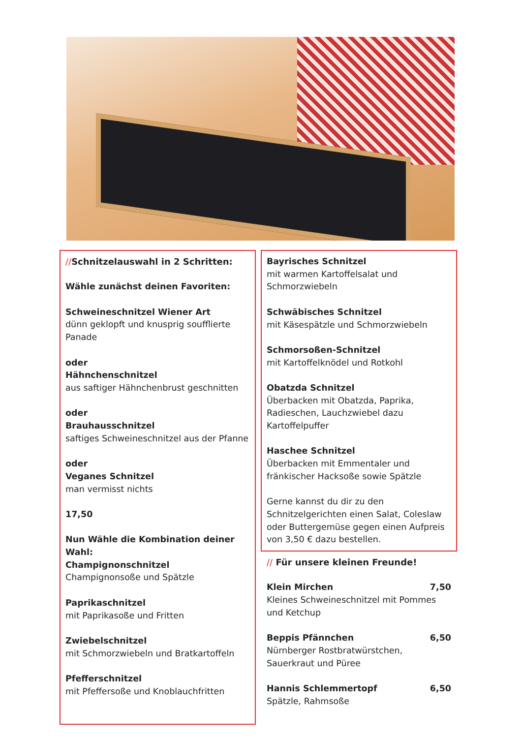//Schnitzelauswahl in 2 Schritten:
Wähle zunächst deinen Favoriten:
Schweineschnitzel Wiener Art
dünn geklopft und knusprig soufflierte Panade
oder
Hähnchenschnitzel
aus saftiger Hähnchenbrust geschnitten
oder
Brauhausschnitzel
saftiges Schweineschnitzel aus der Pfanne
oder
Veganes Schnitzel
man vermisst nichts
17,50
Nun Wähle die Kombination deiner Wahl:
Champignonschnitzel
Champignonsoße und Spätzle
Paprikaschnitzel
mit Paprikasoße und Fritten
Zwiebelschnitzel
mit Schmorzwiebeln und Bratkartoffeln
Pfefferschnitzel
mit Pfeffersoße und Knoblauchfritten
Bayrisches Schnitzel
mit warmen Kartoffelsalat und Schmorzwiebeln
Schwäbisches Schnitzel
mit Käsespätzle und Schmorzwiebeln
Schmorsoßen-Schnitzel
mit Kartoffelknödel und Rotkohl
Obatzda Schnitzel
Überbacken mit Obatzda, Paprika, Radieschen, Lauchzwiebel dazu Kartoffelpuffer
Haschee Schnitzel
Überbacken mit Emmentaler und fränkischer Hacksoße sowie Spätzle
Gerne kannst du dir zu den Schnitzelgerichten einen Salat, Coleslaw oder Buttergemüse gegen einen Aufpreis von 3,50 € dazu bestellen.
// Für unsere kleinen Freunde!
Klein Mirchen 7,50
Kleines Schweineschnitzel mit Pommes und Ketchup
Beppis Pfännchen 6,50
Nürnberger Rostbratwürstchen, Sauerkraut und Püree
Hannis Schlemmertopf 6,50
Spätzle, Rahmsoße